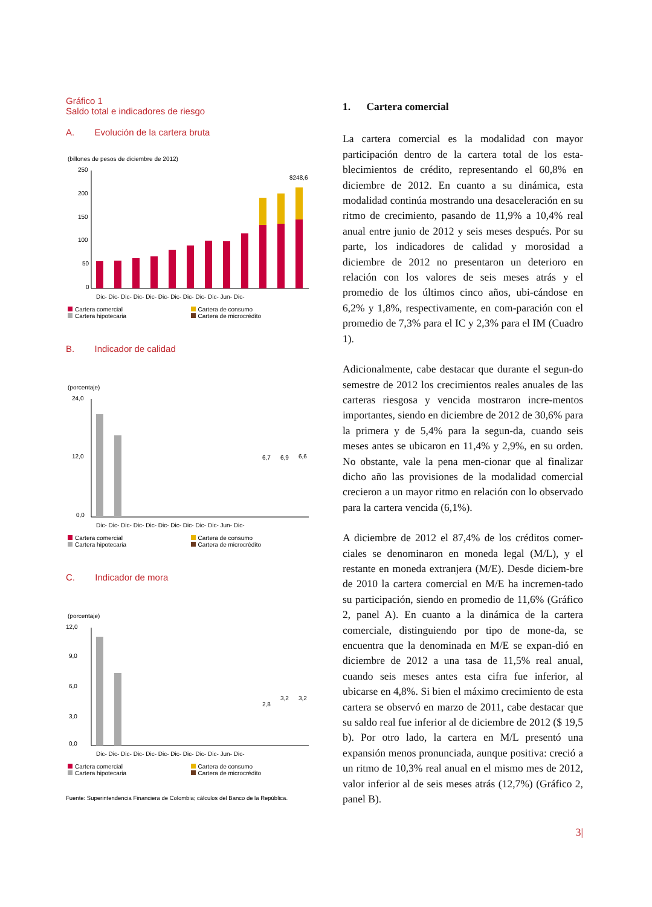Gráfico 1
Saldo total e indicadores de riesgo
A. Evolución de la cartera bruta
(billones de pesos de diciembre de 2012)
250
200
150
100
50
0
$248,6
Dic- Dic- Dic- Dic- Dic- Dic- Dic- Dic- Dic- Dic- Jun- Dic-
Cartera comercial Cartera de consumo Cartera hipotecaria Cartera de microcrédito
B. Indicador de calidad
(porcentaje)
24,0
12,0
0,0
6,7
6,9
6,6
Dic- Dic- Dic- Dic- Dic- Dic- Dic- Dic- Dic- Dic- Jun- Dic-
Cartera comercial Cartera de consumo Cartera hipotecaria Cartera de microcrédito
C. Indicador de mora
(porcentaje)
12,0
9,0
6,0
3,0
0,0
2,8
3,2
3,2
Dic- Dic- Dic- Dic- Dic- Dic- Dic- Dic- Dic- Dic- Jun- Dic-
Cartera comercial Cartera de consumo Cartera hipotecaria Cartera de microcrédito
Fuente: Superintendencia Financiera de Colombia; cálculos del Banco de la República.
1. Cartera comercial
La cartera comercial es la modalidad con mayor participación dentro de la cartera total de los esta-blecimientos de crédito, representando el 60,8% en diciembre de 2012. En cuanto a su dinámica, esta modalidad continúa mostrando una desaceleración en su ritmo de crecimiento, pasando de 11,9% a 10,4% real anual entre junio de 2012 y seis meses después. Por su parte, los indicadores de calidad y morosidad a diciembre de 2012 no presentaron un deterioro en relación con los valores de seis meses atrás y el promedio de los últimos cinco años, ubi-cándose en 6,2% y 1,8%, respectivamente, en com-paración con el promedio de 7,3% para el IC y 2,3% para el IM (Cuadro 1).
Adicionalmente, cabe destacar que durante el segun-do semestre de 2012 los crecimientos reales anuales de las carteras riesgosa y vencida mostraron incre-mentos importantes, siendo en diciembre de 2012 de 30,6% para la primera y de 5,4% para la segun-da, cuando seis meses antes se ubicaron en 11,4% y 2,9%, en su orden. No obstante, vale la pena men-cionar que al finalizar dicho año las provisiones de la modalidad comercial crecieron a un mayor ritmo en relación con lo observado para la cartera vencida (6,1%).
A diciembre de 2012 el 87,4% de los créditos comer-ciales se denominaron en moneda legal (M/L), y el restante en moneda extranjera (M/E). Desde diciem-bre de 2010 la cartera comercial en M/E ha incremen-tado su participación, siendo en promedio de 11,6% (Gráfico 2, panel A). En cuanto a la dinámica de la cartera comerciale, distinguiendo por tipo de mone-da, se encuentra que la denominada en M/E se expan-dió en diciembre de 2012 a una tasa de 11,5% real anual, cuando seis meses antes esta cifra fue inferior, al ubicarse en 4,8%. Si bien el máximo crecimiento de esta cartera se observó en marzo de 2011, cabe destacar que su saldo real fue inferior al de diciembre de 2012 ($ 19,5 b). Por otro lado, la cartera en M/L presentó una expansión menos pronunciada, aunque positiva: creció a un ritmo de 10,3% real anual en el mismo mes de 2012, valor inferior al de seis meses atrás (12,7%) (Gráfico 2, panel B).
3|